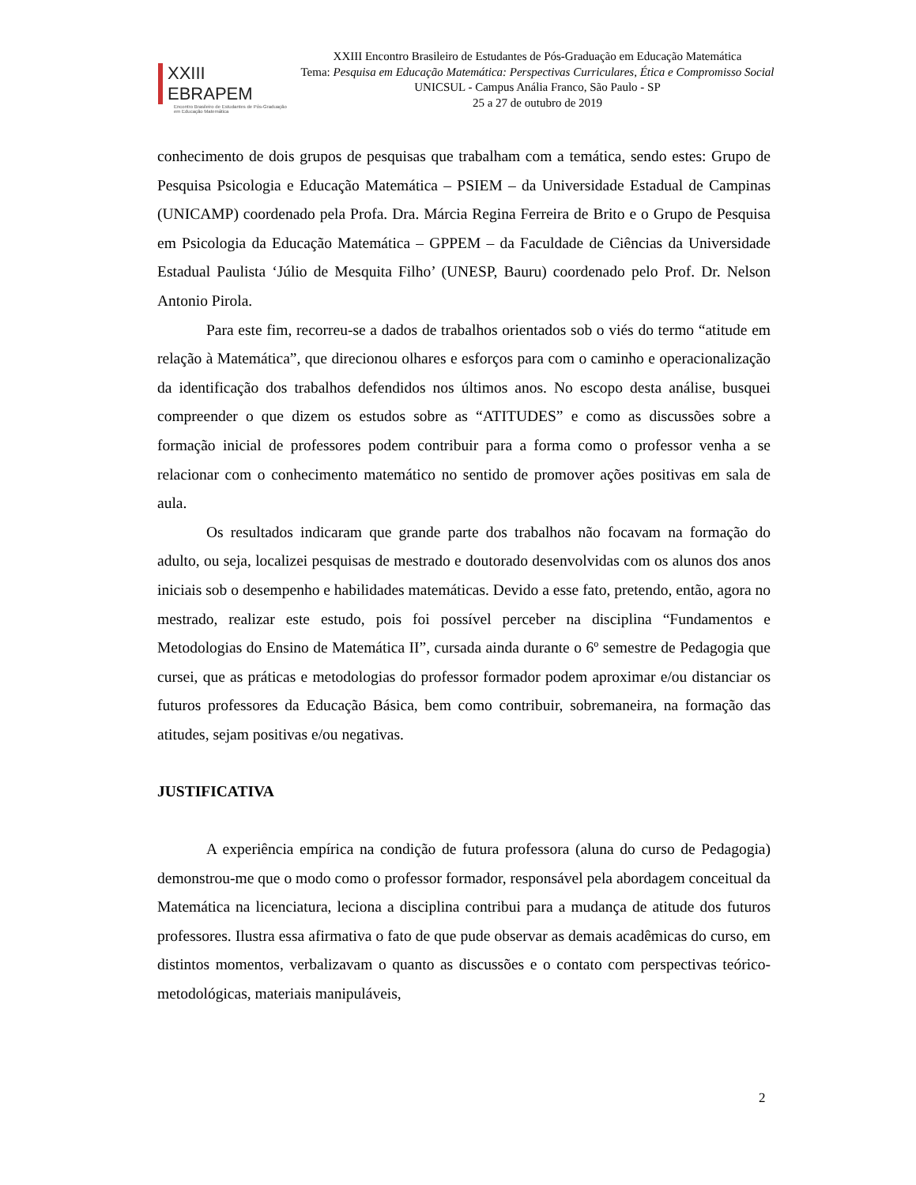XXIII EBRAPEM
Encontro Brasileiro de Estudantes de Pós-Graduação em Educação Matemática
XXIII Encontro Brasileiro de Estudantes de Pós-Graduação em Educação Matemática
Tema: Pesquisa em Educação Matemática: Perspectivas Curriculares, Ética e Compromisso Social
UNICSUL - Campus Anália Franco, São Paulo - SP
25 a 27 de outubro de 2019
conhecimento de dois grupos de pesquisas que trabalham com a temática, sendo estes: Grupo de Pesquisa Psicologia e Educação Matemática – PSIEM – da Universidade Estadual de Campinas (UNICAMP) coordenado pela Profa. Dra. Márcia Regina Ferreira de Brito e o Grupo de Pesquisa em Psicologia da Educação Matemática – GPPEM – da Faculdade de Ciências da Universidade Estadual Paulista ‘Júlio de Mesquita Filho’ (UNESP, Bauru) coordenado pelo Prof. Dr. Nelson Antonio Pirola.
Para este fim, recorreu-se a dados de trabalhos orientados sob o viés do termo “atitude em relação à Matemática”, que direcionou olhares e esforços para com o caminho e operacionalização da identificação dos trabalhos defendidos nos últimos anos. No escopo desta análise, busquei compreender o que dizem os estudos sobre as “ATITUDES” e como as discussões sobre a formação inicial de professores podem contribuir para a forma como o professor venha a se relacionar com o conhecimento matemático no sentido de promover ações positivas em sala de aula.
Os resultados indicaram que grande parte dos trabalhos não focavam na formação do adulto, ou seja, localizei pesquisas de mestrado e doutorado desenvolvidas com os alunos dos anos iniciais sob o desempenho e habilidades matemáticas. Devido a esse fato, pretendo, então, agora no mestrado, realizar este estudo, pois foi possível perceber na disciplina “Fundamentos e Metodologias do Ensino de Matemática II”, cursada ainda durante o 6º semestre de Pedagogia que cursei, que as práticas e metodologias do professor formador podem aproximar e/ou distanciar os futuros professores da Educação Básica, bem como contribuir, sobremaneira, na formação das atitudes, sejam positivas e/ou negativas.
JUSTIFICATIVA
A experiência empírica na condição de futura professora (aluna do curso de Pedagogia) demonstrou-me que o modo como o professor formador, responsável pela abordagem conceitual da Matemática na licenciatura, leciona a disciplina contribui para a mudança de atitude dos futuros professores. Ilustra essa afirmativa o fato de que pude observar as demais acadêmicas do curso, em distintos momentos, verbalizavam o quanto as discussões e o contato com perspectivas teórico-metodológicas, materiais manipuláveis,
2